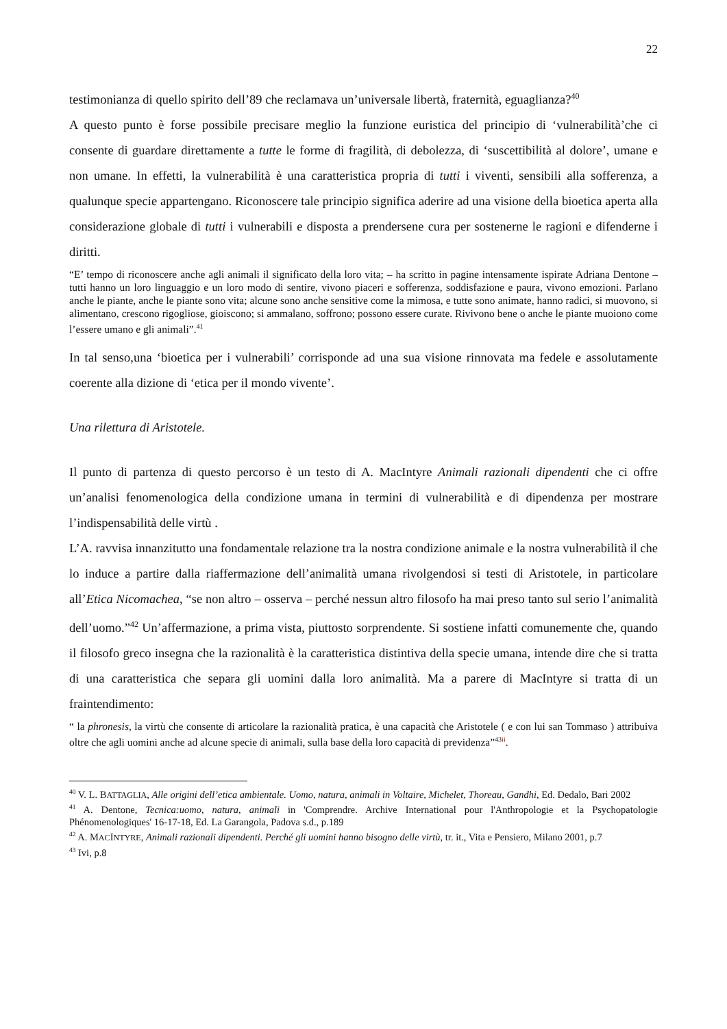22
testimonianza di quello spirito dell’89 che reclamava un’universale libertà, fraternità, eguaglianza?<sup>40</sup>
A questo punto è forse possibile precisare meglio la funzione euristica del principio di ‘vulnerabilità’che ci consente di guardare direttamente a tutte le forme di fragilità, di debolezza, di ‘suscettibilità al dolore’, umane e non umane. In effetti, la vulnerabilità è una caratteristica propria di tutti i viventi, sensibili alla sofferenza, a qualunque specie appartengano. Riconoscere tale principio significa aderire ad una visione della bioetica aperta alla considerazione globale di tutti i vulnerabili e disposta a prendersene cura per sostenerne le ragioni e difenderne i diritti.
“E’ tempo di riconoscere anche agli animali il significato della loro vita; – ha scritto in pagine intensamente ispirate Adriana Dentone – tutti hanno un loro linguaggio e un loro modo di sentire, vivono piaceri e sofferenza, soddisfazione e paura, vivono emozioni. Parlano anche le piante, anche le piante sono vita; alcune sono anche sensitive come la mimosa, e tutte sono animate, hanno radici, si muovono, si alimentano, crescono rigogliose, gioiscono; si ammalano, soffrono; possono essere curate. Rivivono bene o anche le piante muoiono come l’essere umano e gli animali”.<sup>41</sup>
In tal senso,una ‘bioetica per i vulnerabili’ corrisponde ad una sua visione rinnovata ma fedele e assolutamente coerente alla dizione di ‘etica per il mondo vivente’.
Una rilettura di Aristotele.
Il punto di partenza di questo percorso è un testo di A. MacIntyre Animali razionali dipendenti che ci offre un’analisi fenomenologica della condizione umana in termini di vulnerabilità e di dipendenza per mostrare l’indispensabilità delle virtù .
L’A. ravvisa innanzitutto una fondamentale relazione tra la nostra condizione animale e la nostra vulnerabilità il che lo induce a partire dalla riaffermazione dell’animalità umana rivolgendosi si testi di Aristotele, in particolare all’Etica Nicomachea, “se non altro – osserva – perché nessun altro filosofo ha mai preso tanto sul serio l’animalità dell’uomo.”<sup>42</sup> Un’affermazione, a prima vista, piuttosto sorprendente. Si sostiene infatti comunemente che, quando il filosofo greco insegna che la razionalità è la caratteristica distintiva della specie umana, intende dire che si tratta di una caratteristica che separa gli uomini dalla loro animalità. Ma a parere di MacIntyre si tratta di un fraintendimento:
“ la phronesis, la virtù che consente di articolare la razionalità pratica, è una capacità che Aristotele ( e con lui san Tommaso ) attribuiva oltre che agli uomini anche ad alcune specie di animali, sulla base della loro capacità di previdenza”<sup>43ii</sup>.
<sup>40</sup> V. L. BATTAGLIA, Alle origini dell’etica ambientale. Uomo, natura, animali in Voltaire, Michelet, Thoreau, Gandhi, Ed. Dedalo, Bari 2002
<sup>41</sup> A. Dentone, Tecnica:uomo, natura, animali in 'Comprendre. Archive International pour l'Anthropologie et la Psychopatologie Phénomenologiques' 16-17-18, Ed. La Garangola, Padova s.d., p.189
<sup>42</sup> A. MACINTYRE, Animali razionali dipendenti. Perché gli uomini hanno bisogno delle virtù, tr. it., Vita e Pensiero, Milano 2001, p.7
<sup>43</sup> Ivi, p.8